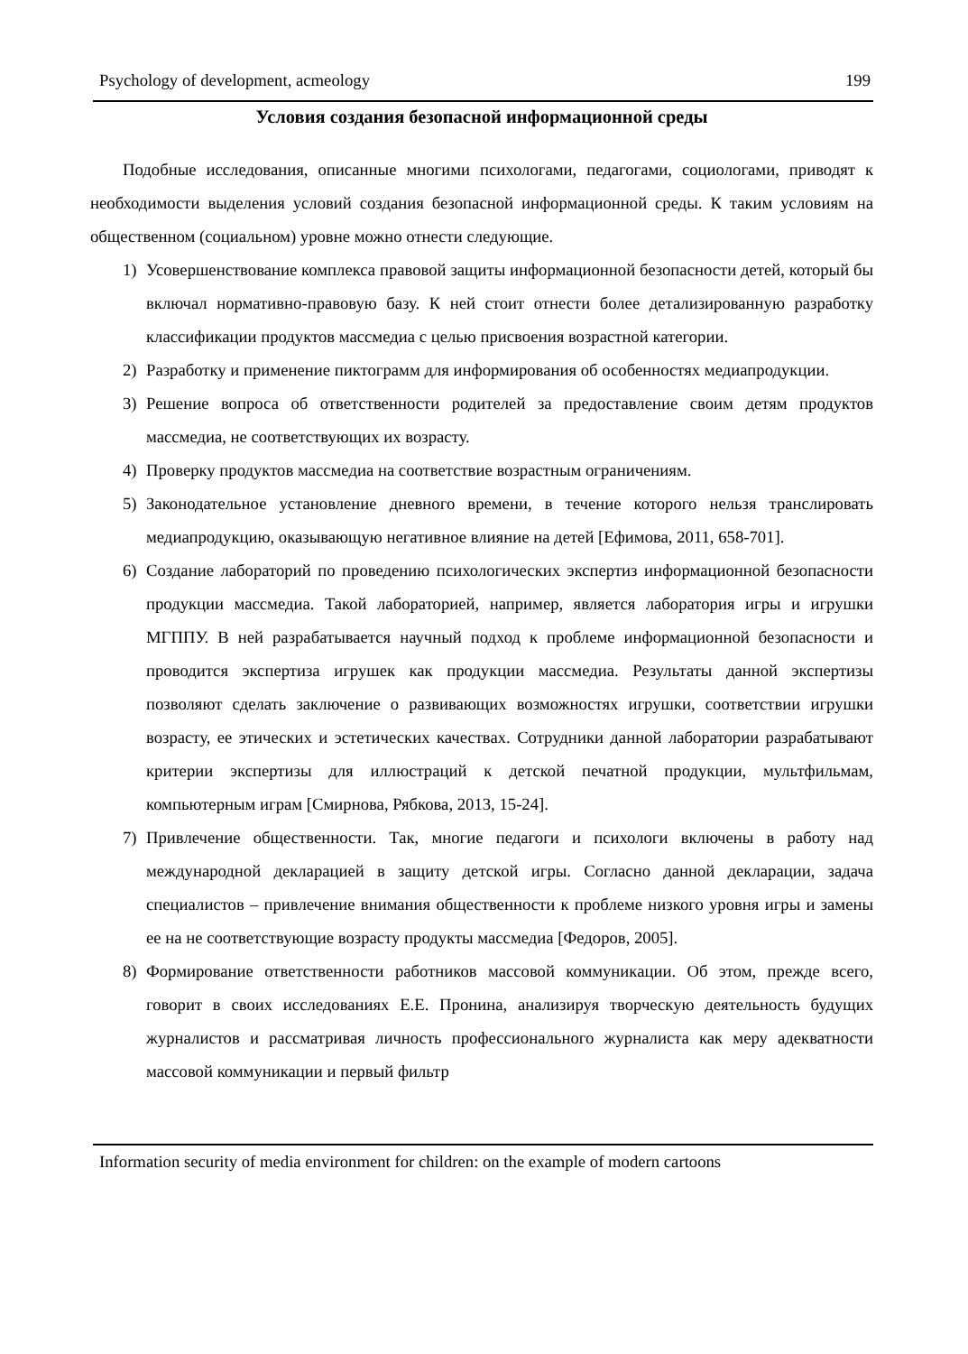Psychology of development, acmeology 199
Условия создания безопасной информационной среды
Подобные исследования, описанные многими психологами, педагогами, социологами, приводят к необходимости выделения условий создания безопасной информационной среды. К таким условиям на общественном (социальном) уровне можно отнести следующие.
1) Усовершенствование комплекса правовой защиты информационной безопасности детей, который бы включал нормативно-правовую базу. К ней стоит отнести более детализированную разработку классификации продуктов массмедиа с целью присвоения возрастной категории.
2) Разработку и применение пиктограмм для информирования об особенностях медиапродукции.
3) Решение вопроса об ответственности родителей за предоставление своим детям продуктов массмедиа, не соответствующих их возрасту.
4) Проверку продуктов массмедиа на соответствие возрастным ограничениям.
5) Законодательное установление дневного времени, в течение которого нельзя транслировать медиапродукцию, оказывающую негативное влияние на детей [Ефимова, 2011, 658-701].
6) Создание лабораторий по проведению психологических экспертиз информационной безопасности продукции массмедиа. Такой лабораторией, например, является лаборатория игры и игрушки МГППУ. В ней разрабатывается научный подход к проблеме информационной безопасности и проводится экспертиза игрушек как продукции массмедиа. Результаты данной экспертизы позволяют сделать заключение о развивающих возможностях игрушки, соответствии игрушки возрасту, ее этических и эстетических качествах. Сотрудники данной лаборатории разрабатывают критерии экспертизы для иллюстраций к детской печатной продукции, мультфильмам, компьютерным играм [Смирнова, Рябкова, 2013, 15-24].
7) Привлечение общественности. Так, многие педагоги и психологи включены в работу над международной декларацией в защиту детской игры. Согласно данной декларации, задача специалистов – привлечение внимания общественности к проблеме низкого уровня игры и замены ее на не соответствующие возрасту продукты массмедиа [Федоров, 2005].
8) Формирование ответственности работников массовой коммуникации. Об этом, прежде всего, говорит в своих исследованиях Е.Е. Пронина, анализируя творческую деятельность будущих журналистов и рассматривая личность профессионального журналиста как меру адекватности массовой коммуникации и первый фильтр
Information security of media environment for children: on the example of modern cartoons